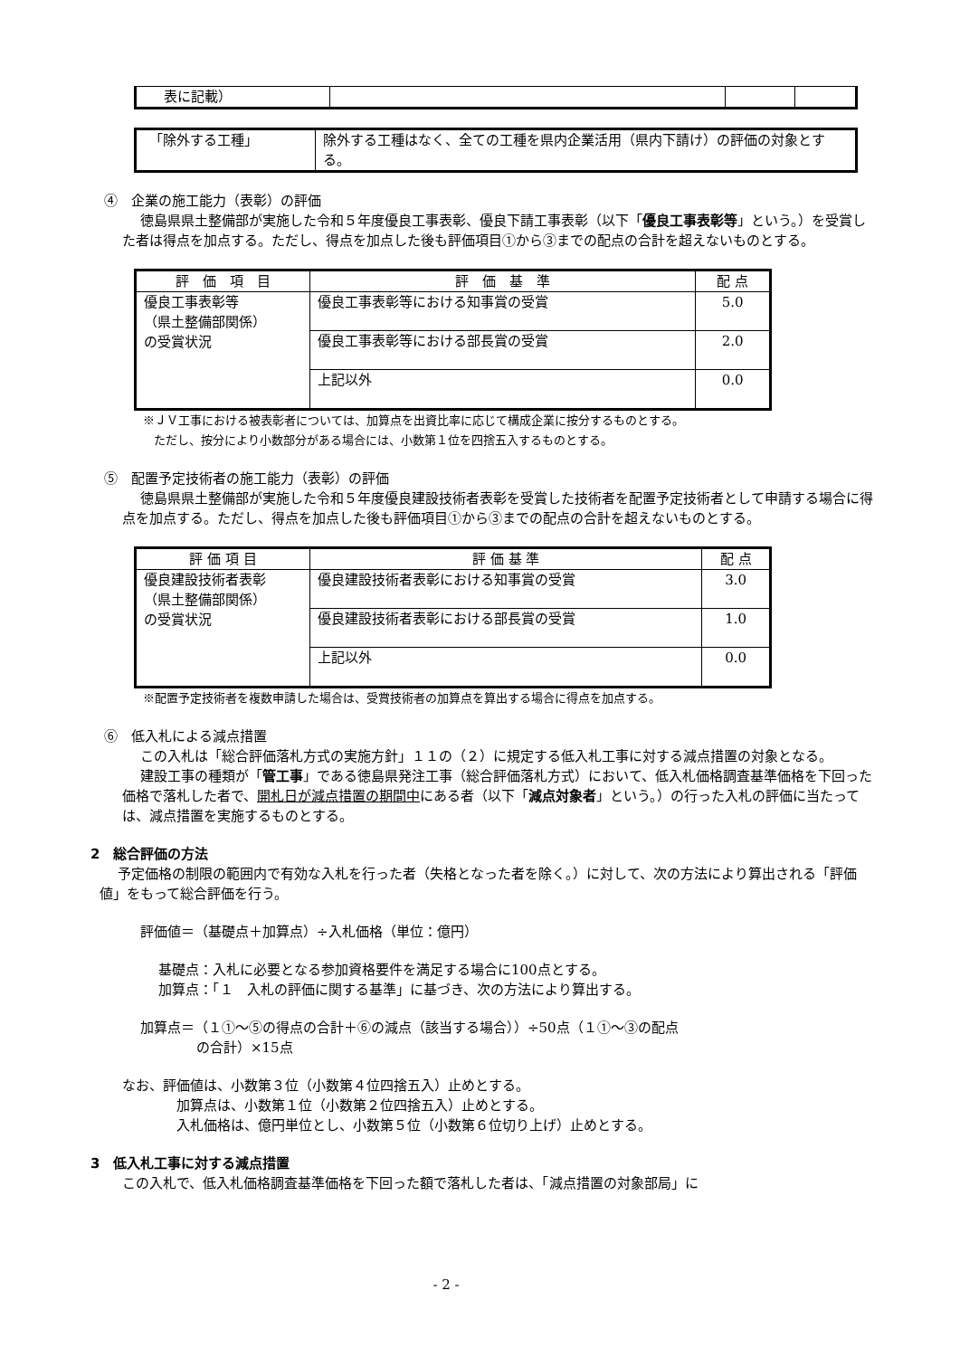| 表に記載） | | | |
| 「除外する工種」 | 除外する工種はなく、全ての工種を県内企業活用（県内下請け）の評価の対象とする。 |
④　企業の施工能力（表彰）の評価
徳島県県土整備部が実施した令和５年度優良工事表彰、優良下請工事表彰（以下「優良工事表彰等」という。）を受賞した者は得点を加点する。ただし、得点を加点した後も評価項目①から③までの配点の合計を超えないものとする。
| 評 価 項 目 | 評 価 基 準 | 配 点 |
| --- | --- | --- |
| 優良工事表彰等 （県土整備部関係） の受賞状況 | 優良工事表彰等における知事賞の受賞 | 5.0 |
| | 優良工事表彰等における部長賞の受賞 | 2.0 |
| | 上記以外 | 0.0 |
※ＪＶ工事における被表彰者については、加算点を出資比率に応じて構成企業に按分するものとする。
ただし、按分により小数部分がある場合には、小数第１位を四捨五入するものとする。
⑤　配置予定技術者の施工能力（表彰）の評価
徳島県県土整備部が実施した令和５年度優良建設技術者表彰を受賞した技術者を配置予定技術者として申請する場合に得点を加点する。ただし、得点を加点した後も評価項目①から③までの配点の合計を超えないものとする。
| 評 価 項 目 | 評 価 基 準 | 配 点 |
| --- | --- | --- |
| 優良建設技術者表彰 （県土整備部関係） の受賞状況 | 優良建設技術者表彰における知事賞の受賞 | 3.0 |
| | 優良建設技術者表彰における部長賞の受賞 | 1.0 |
| | 上記以外 | 0.0 |
※配置予定技術者を複数申請した場合は、受賞技術者の加算点を算出する場合に得点を加点する。
⑥　低入札による減点措置
この入札は「総合評価落札方式の実施方針」１１の（２）に規定する低入札工事に対する減点措置の対象となる。
建設工事の種類が「管工事」である徳島県発注工事（総合評価落札方式）において、低入札価格調査基準価格を下回った価格で落札した者で、開札日が減点措置の期間中にある者（以下「減点対象者」という。）の行った入札の評価に当たっては、減点措置を実施するものとする。
2　総合評価の方法
予定価格の制限の範囲内で有効な入札を行った者（失格となった者を除く。）に対して、次の方法により算出される「評価値」をもって総合評価を行う。
評価値＝（基礎点＋加算点）÷入札価格（単位：億円）
基礎点：入札に必要となる参加資格要件を満足する場合に100点とする。
加算点：「１　入札の評価に関する基準」に基づき、次の方法により算出する。
加算点＝（１①～⑤の得点の合計＋⑥の減点（該当する場合））÷50点（１①～③の配点
の合計）×15点
なお、評価値は、小数第３位（小数第４位四捨五入）止めとする。
加算点は、小数第１位（小数第２位四捨五入）止めとする。
入札価格は、億円単位とし、小数第５位（小数第６位切り上げ）止めとする。
3　低入札工事に対する減点措置
この入札で、低入札価格調査基準価格を下回った額で落札した者は、「減点措置の対象部局」に
- 2 -